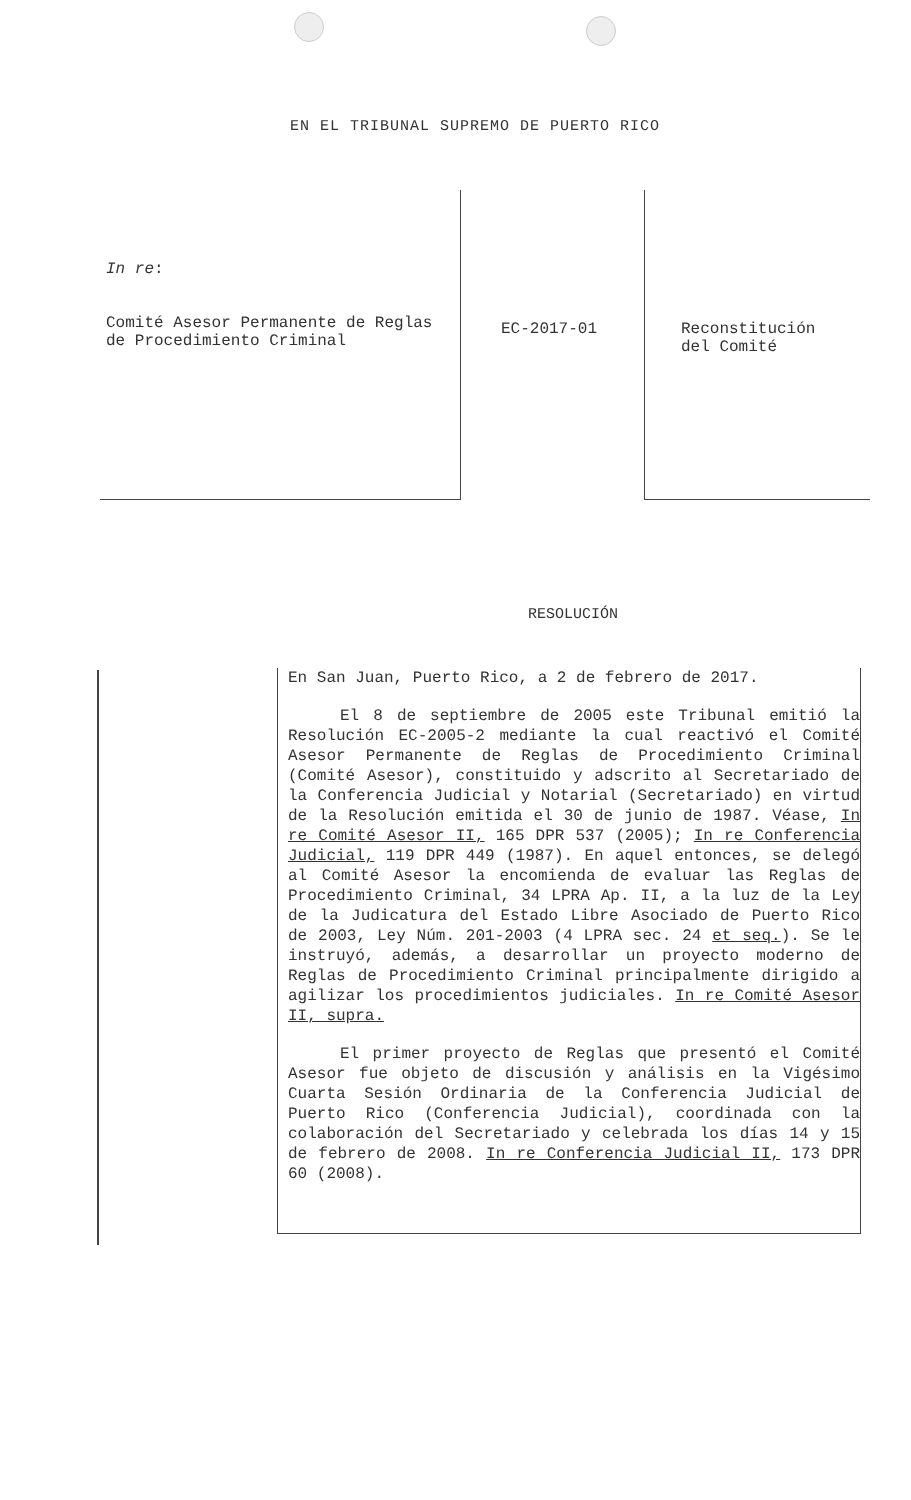EN EL TRIBUNAL SUPREMO DE PUERTO RICO
In re:
Comité Asesor Permanente de Reglas de Procedimiento Criminal
EC-2017-01 Reconstitución
del Comité
RESOLUCIÓN
En San Juan, Puerto Rico, a 2 de febrero de 2017.
El 8 de septiembre de 2005 este Tribunal emitió la Resolución EC-2005-2 mediante la cual reactivó el Comité Asesor Permanente de Reglas de Procedimiento Criminal (Comité Asesor), constituido y adscrito al Secretariado de la Conferencia Judicial y Notarial (Secretariado) en virtud de la Resolución emitida el 30 de junio de 1987. Véase, In re Comité Asesor II, 165 DPR 537 (2005); In re Conferencia Judicial, 119 DPR 449 (1987). En aquel entonces, se delegó al Comité Asesor la encomienda de evaluar las Reglas de Procedimiento Criminal, 34 LPRA Ap. II, a la luz de la Ley de la Judicatura del Estado Libre Asociado de Puerto Rico de 2003, Ley Núm. 201-2003 (4 LPRA sec. 24 et seq.). Se le instruyó, además, a desarrollar un proyecto moderno de Reglas de Procedimiento Criminal principalmente dirigido a agilizar los procedimientos judiciales. In re Comité Asesor II, supra.
El primer proyecto de Reglas que presentó el Comité Asesor fue objeto de discusión y análisis en la Vigésimo Cuarta Sesión Ordinaria de la Conferencia Judicial de Puerto Rico (Conferencia Judicial), coordinada con la colaboración del Secretariado y celebrada los días 14 y 15 de febrero de 2008. In re Conferencia Judicial II, 173 DPR 60 (2008).